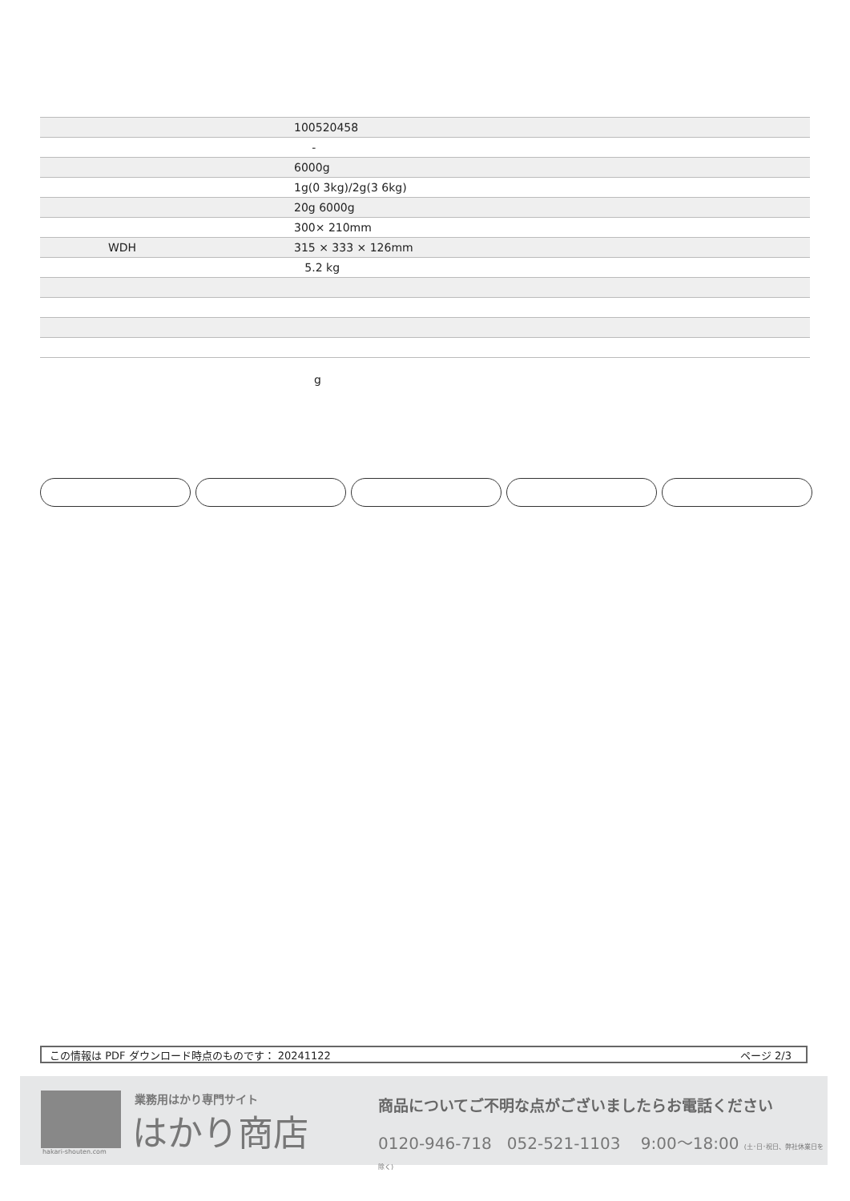| | 100520458 |
| | - |
| | 6000g |
| | 1g(0 3kg)/2g(3 6kg) |
| | 20g 6000g |
| | 300× 210mm |
| WDH | 315 × 333 × 126mm |
| | 5.2 kg |
g
この情報は PDF ダウンロード時点のものです： 20241122 ページ 2/3
hakari-shouten.com
業務用はかり専門サイト
はかり商店
商品についてご不明な点がございましたらお電話ください
0120-946-718 052-521-1103 9:00〜18:00 (土･日･祝日、弊社休業日を除く)